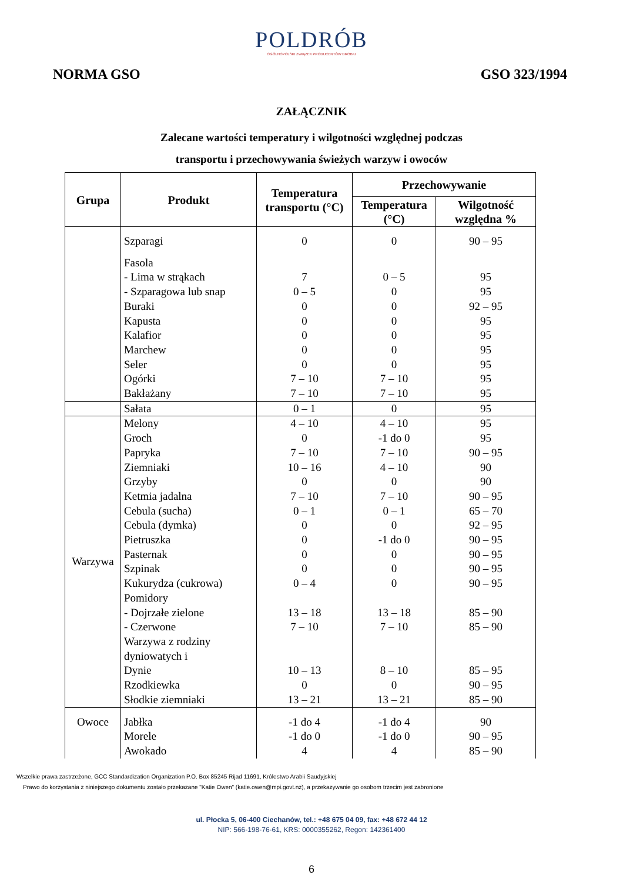POLDRÓB
OGÓLNOPOLSKI ZWIĄZEK PRODUCENTÓW DROBIU
NORMA GSO GSO 323/1994
ZAŁĄCZNIK
Zalecane wartości temperatury i wilgotności względnej podczas
transportu i przechowywania świeżych warzyw i owoców
| Grupa | Produkt | Temperatura transportu (°C) | Przechowywanie | |
| --- | --- | --- | --- | --- |
| | | | Temperatura (°C) | Wilgotność względna % |
| | Szparagi | 0 | 0 | 90 – 95 |
| | Fasola - Lima w strąkach - Szparagowa lub snap Buraki Kapusta Kalafior Marchew Seler Ogórki Bakłażany | 7 0 – 5 0 0 0 0 0 7 – 10 7 – 10 | 0 – 5 0 0 0 0 0 0 7 – 10 7 – 10 | 95 95 92 – 95 95 95 95 95 95 95 |
| | Sałata | 0 – 1 | 0 | 95 |
| Warzywa | Melony Groch Papryka Ziemniaki Grzyby Ketmia jadalna Cebula (sucha) Cebula (dymka) Pietruszka Pasternak Szpinak Kukurydza (cukrowa) Pomidory - Dojrzałe zielone - Czerwone Warzywa z rodziny dyniowatych i Dynie Rzodkiewka Słodkie ziemniaki | 4 – 10 0 7 – 10 10 – 16 0 7 – 10 0 – 1 0 0 0 0 0 – 4 13 – 18 7 – 10 10 – 13 0 13 – 21 | 4 – 10 -1 do 0 7 – 10 4 – 10 0 7 – 10 0 – 1 0 -1 do 0 0 0 0 13 – 18 7 – 10 8 – 10 0 13 – 21 | 95 95 90 – 95 90 90 90 – 95 65 – 70 92 – 95 90 – 95 90 – 95 90 – 95 90 – 95 85 – 90 85 – 90 85 – 95 90 – 95 85 – 90 |
| Owoce | Jabłka Morele Awokado | -1 do 4 -1 do 0 4 | -1 do 4 -1 do 0 4 | 90 90 – 95 85 – 90 |
Wszelkie prawa zastrzeżone, GCC Standardization Organization P.O. Box 85245 Rijad 11691, Królestwo Arabii Saudyjskiej
Prawo do korzystania z niniejszego dokumentu zostało przekazane "Katie Owen" (katie.owen@mpi.govt.nz), a przekazywanie go osobom trzecim jest zabronione
ul. Płocka 5, 06-400 Ciechanów, tel.: +48 675 04 09, fax: +48 672 44 12
NIP: 566-198-76-61, KRS: 0000355262, Regon: 142361400
6